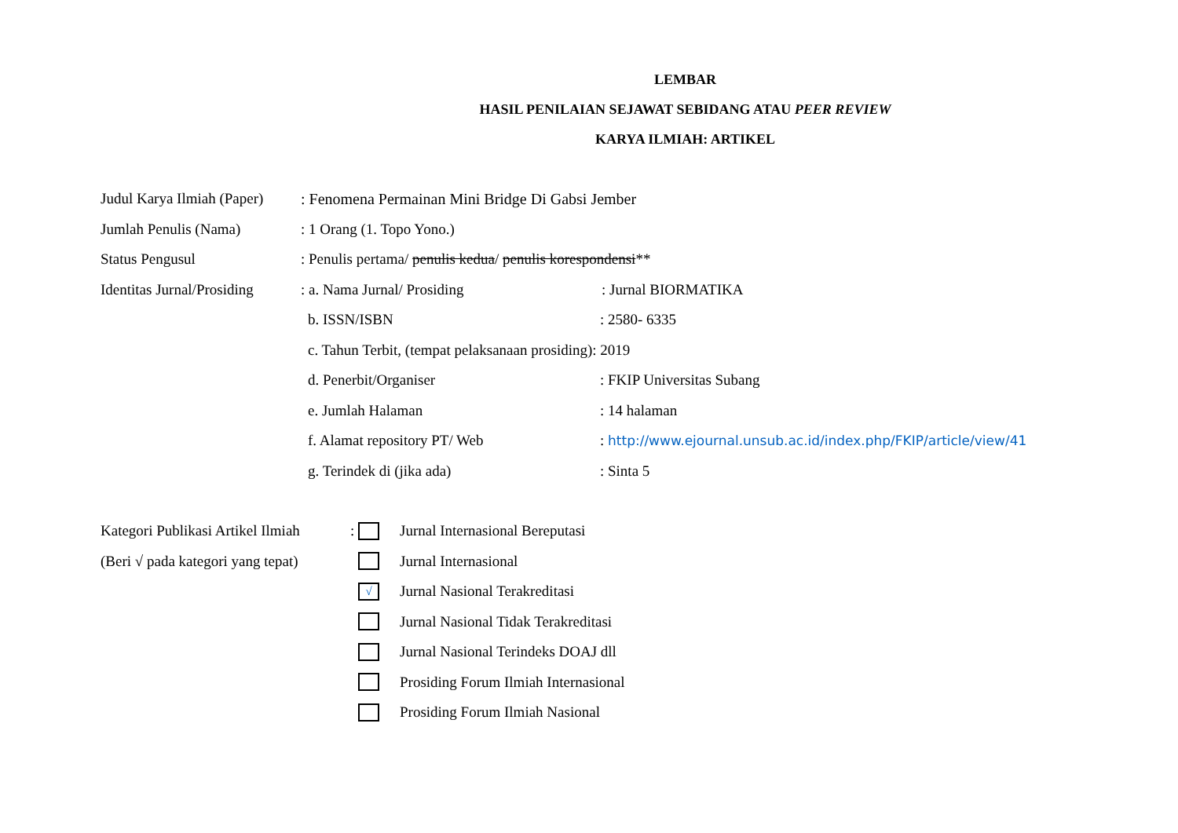LEMBAR
HASIL PENILAIAN SEJAWAT SEBIDANG ATAU PEER REVIEW
KARYA ILMIAH: ARTIKEL
Judul Karya Ilmiah (Paper): Fenomena Permainan Mini Bridge Di Gabsi Jember
Jumlah Penulis (Nama): 1 Orang (1. Topo Yono.)
Status Pengusul: Penulis pertama/ penulis kedua/ penulis korespondensi**
Identitas Jurnal/Prosiding: a. Nama Jurnal/ Prosiding: Jurnal BIORMATIKA
b. ISSN/ISBN: 2580- 6335
c. Tahun Terbit, (tempat pelaksanaan prosiding): 2019
d. Penerbit/Organiser: FKIP Universitas Subang
e. Jumlah Halaman: 14 halaman
f. Alamat repository PT/ Web: http://www.ejournal.unsub.ac.id/index.php/FKIP/article/view/41
g. Terindek di (jika ada): Sinta 5
Kategori Publikasi Artikel Ilmiah: Jurnal Internasional Bereputasi
(Beri √ pada kategori yang tepat) Jurnal Internasional
√ Jurnal Nasional Terakreditasi
Jurnal Nasional Tidak Terakreditasi
Jurnal Nasional Terindeks DOAJ dll
Prosiding Forum Ilmiah Internasional
Prosiding Forum Ilmiah Nasional